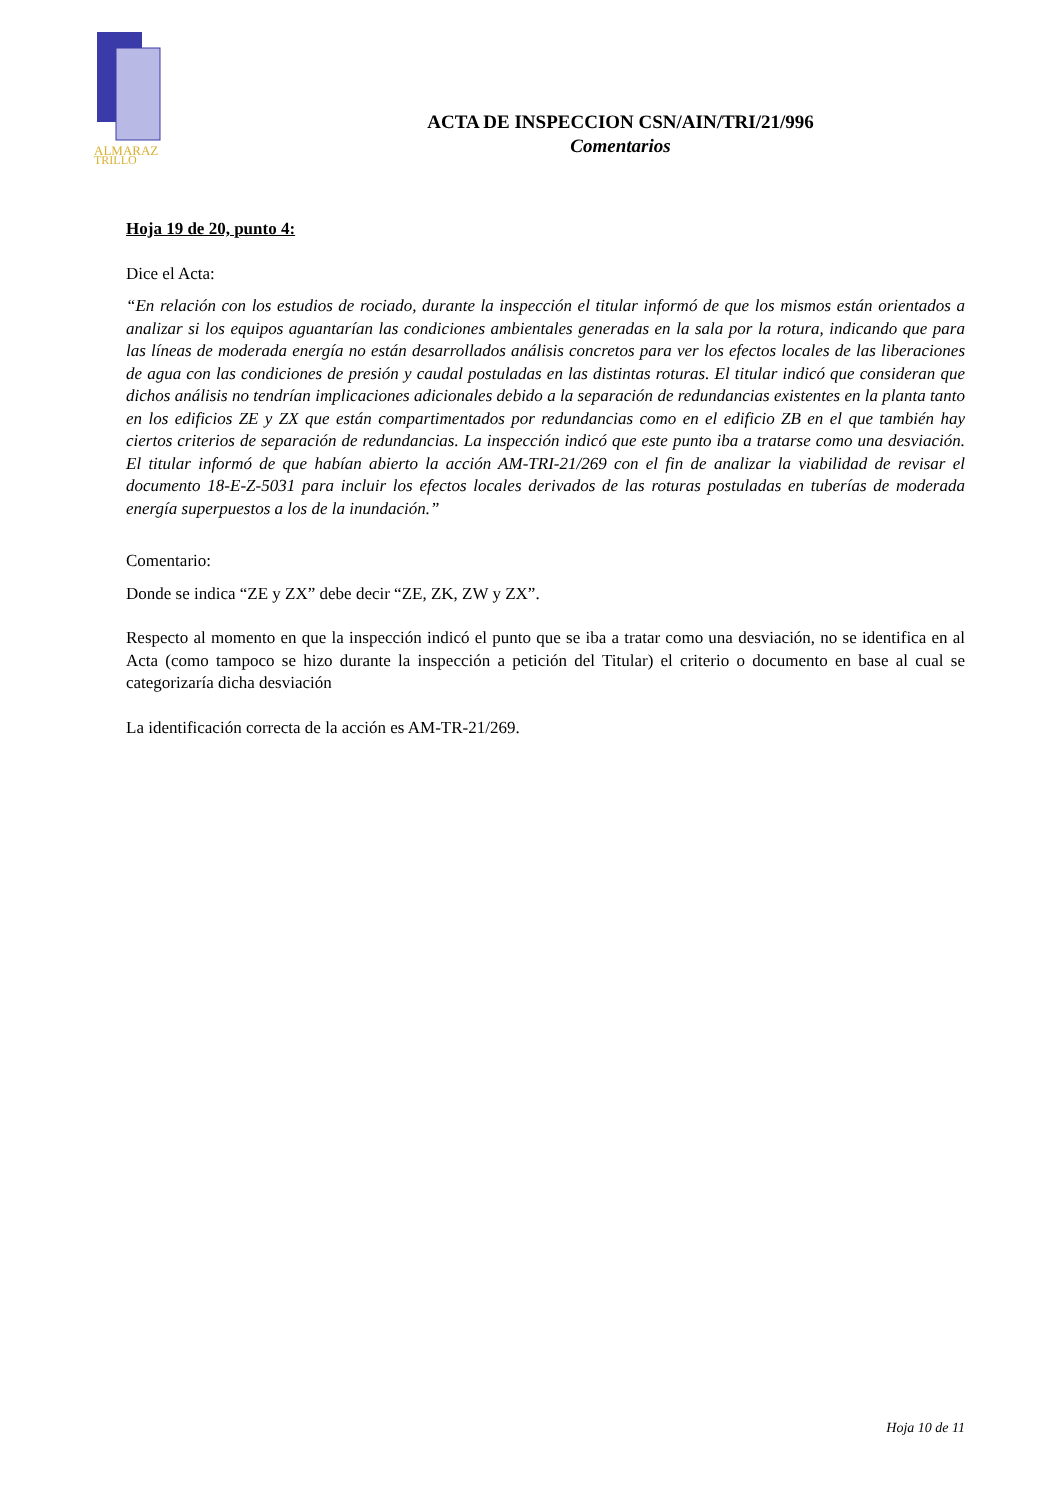ALMARAZ
TRILLO
ACTA DE INSPECCION CSN/AIN/TRI/21/996
Comentarios
Hoja 19 de 20, punto 4:
Dice el Acta:
“En relación con los estudios de rociado, durante la inspección el titular informó de que los mismos están orientados a analizar si los equipos aguantarían las condiciones ambientales generadas en la sala por la rotura, indicando que para las líneas de moderada energía no están desarrollados análisis concretos para ver los efectos locales de las liberaciones de agua con las condiciones de presión y caudal postuladas en las distintas roturas. El titular indicó que consideran que dichos análisis no tendrían implicaciones adicionales debido a la separación de redundancias existentes en la planta tanto en los edificios ZE y ZX que están compartimentados por redundancias como en el edificio ZB en el que también hay ciertos criterios de separación de redundancias. La inspección indicó que este punto iba a tratarse como una desviación. El titular informó de que habían abierto la acción AM-TRI-21/269 con el fin de analizar la viabilidad de revisar el documento 18-E-Z-5031 para incluir los efectos locales derivados de las roturas postuladas en tuberías de moderada energía superpuestos a los de la inundación.”
Comentario:
Donde se indica “ZE y ZX” debe decir “ZE, ZK, ZW y ZX”.
Respecto al momento en que la inspección indicó el punto que se iba a tratar como una desviación, no se identifica en al Acta (como tampoco se hizo durante la inspección a petición del Titular) el criterio o documento en base al cual se categorizaría dicha desviación
La identificación correcta de la acción es AM-TR-21/269.
Hoja 10 de 11